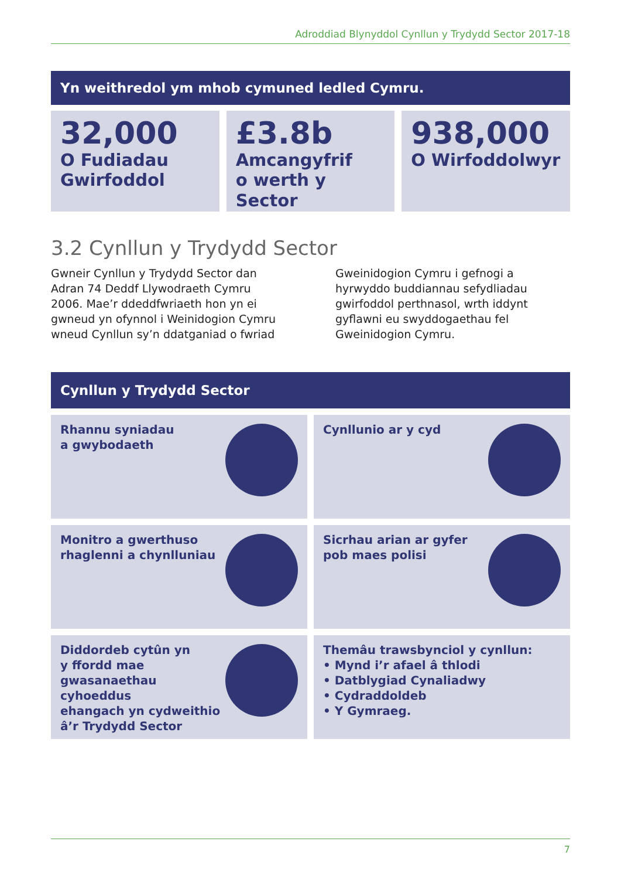Adroddiad Blynyddol Cynllun y Trydydd Sector 2017-18
Yn weithredol ym mhob cymuned ledled Cymru.
32,000
O Fudiadau
Gwirfoddol
£3.8b
Amcangyfrif
o werth y Sector
938,000
O Wirfoddolwyr
3.2 Cynllun y Trydydd Sector
Gwneir Cynllun y Trydydd Sector dan Adran 74 Deddf Llywodraeth Cymru 2006. Mae’r ddeddfwriaeth hon yn ei gwneud yn ofynnol i Weinidogion Cymru wneud Cynllun sy’n ddatganiad o fwriad
Gweinidogion Cymru i gefnogi a hyrwyddo buddiannau sefydliadau gwirfoddol perthnasol, wrth iddynt gyflawni eu swyddogaethau fel Gweinidogion Cymru.
Cynllun y Trydydd Sector
Rhannu syniadau
a gwybodaeth
Cynllunio ar y cyd
Monitro a gwerthuso
rhaglenni a chynlluniau
Sicrhau arian ar gyfer
pob maes polisi
Diddordeb cytûn yn
y ffordd mae
gwasanaethau cyhoeddus
ehangach yn cydweithio
â’r Trydydd Sector
Themâu trawsbynciol y cynllun:
• Mynd i’r afael â thlodi
• Datblygiad Cynaliadwy
• Cydraddoldeb
• Y Gymraeg.
7